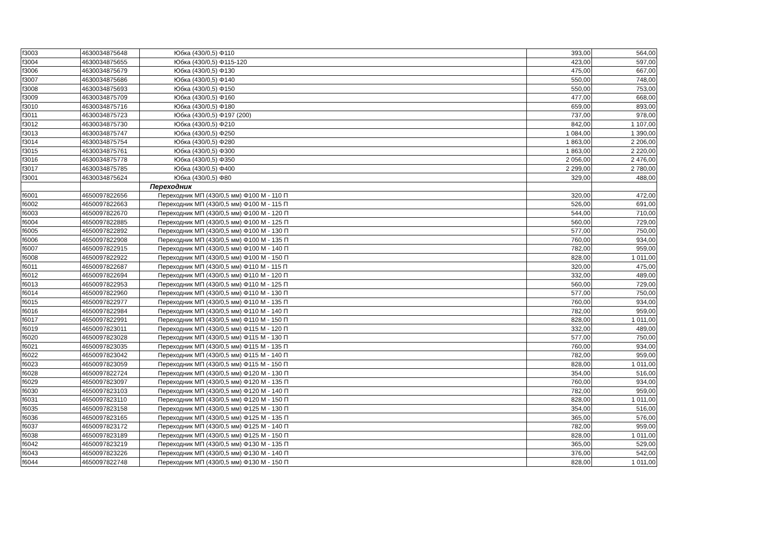| f3003 | 4630034875648 | Юбка (430/0,5) Φ110 | 393,00 | 564,00 |
| f3004 | 4630034875655 | Юбка (430/0,5) Φ115-120 | 423,00 | 597,00 |
| f3006 | 4630034875679 | Юбка (430/0,5) Φ130 | 475,00 | 667,00 |
| f3007 | 4630034875686 | Юбка (430/0,5) Φ140 | 550,00 | 748,00 |
| f3008 | 4630034875693 | Юбка (430/0,5) Φ150 | 550,00 | 753,00 |
| f3009 | 4630034875709 | Юбка (430/0,5) Φ160 | 477,00 | 668,00 |
| f3010 | 4630034875716 | Юбка (430/0,5) Φ180 | 659,00 | 893,00 |
| f3011 | 4630034875723 | Юбка (430/0,5) Φ197 (200) | 737,00 | 978,00 |
| f3012 | 4630034875730 | Юбка (430/0,5) Φ210 | 842,00 | 1 107,00 |
| f3013 | 4630034875747 | Юбка (430/0,5) Φ250 | 1 084,00 | 1 390,00 |
| f3014 | 4630034875754 | Юбка (430/0,5) Φ280 | 1 863,00 | 2 206,00 |
| f3015 | 4630034875761 | Юбка (430/0,5) Φ300 | 1 863,00 | 2 220,00 |
| f3016 | 4630034875778 | Юбка (430/0,5) Φ350 | 2 056,00 | 2 476,00 |
| f3017 | 4630034875785 | Юбка (430/0,5) Φ400 | 2 299,00 | 2 780,00 |
| f3001 | 4630034875624 | Юбка (430/0,5) Φ80 | 329,00 | 488,00 |
| | | Переходник | | |
| f6001 | 4650097822656 | Переходник МП (430/0,5 мм) Φ100 М - 110 П | 320,00 | 472,00 |
| f6002 | 4650097822663 | Переходник МП (430/0,5 мм) Φ100 М - 115 П | 526,00 | 691,00 |
| f6003 | 4650097822670 | Переходник МП (430/0,5 мм) Φ100 М - 120 П | 544,00 | 710,00 |
| f6004 | 4650097822885 | Переходник МП (430/0,5 мм) Φ100 М - 125 П | 560,00 | 729,00 |
| f6005 | 4650097822892 | Переходник МП (430/0,5 мм) Φ100 М - 130 П | 577,00 | 750,00 |
| f6006 | 4650097822908 | Переходник МП (430/0,5 мм) Φ100 М - 135 П | 760,00 | 934,00 |
| f6007 | 4650097822915 | Переходник МП (430/0,5 мм) Φ100 М - 140 П | 782,00 | 959,00 |
| f6008 | 4650097822922 | Переходник МП (430/0,5 мм) Φ100 М - 150 П | 828,00 | 1 011,00 |
| f6011 | 4650097822687 | Переходник МП (430/0,5 мм) Φ110 М - 115 П | 320,00 | 475,00 |
| f6012 | 4650097822694 | Переходник МП (430/0,5 мм) Φ110 М - 120 П | 332,00 | 489,00 |
| f6013 | 4650097822953 | Переходник МП (430/0,5 мм) Φ110 М - 125 П | 560,00 | 729,00 |
| f6014 | 4650097822960 | Переходник МП (430/0,5 мм) Φ110 М - 130 П | 577,00 | 750,00 |
| f6015 | 4650097822977 | Переходник МП (430/0,5 мм) Φ110 М - 135 П | 760,00 | 934,00 |
| f6016 | 4650097822984 | Переходник МП (430/0,5 мм) Φ110 М - 140 П | 782,00 | 959,00 |
| f6017 | 4650097822991 | Переходник МП (430/0,5 мм) Φ110 М - 150 П | 828,00 | 1 011,00 |
| f6019 | 4650097823011 | Переходник МП (430/0,5 мм) Φ115 М - 120 П | 332,00 | 489,00 |
| f6020 | 4650097823028 | Переходник МП (430/0,5 мм) Φ115 М - 130 П | 577,00 | 750,00 |
| f6021 | 4650097823035 | Переходник МП (430/0,5 мм) Φ115 М - 135 П | 760,00 | 934,00 |
| f6022 | 4650097823042 | Переходник МП (430/0,5 мм) Φ115 М - 140 П | 782,00 | 959,00 |
| f6023 | 4650097823059 | Переходник МП (430/0,5 мм) Φ115 М - 150 П | 828,00 | 1 011,00 |
| f6028 | 4650097822724 | Переходник МП (430/0,5 мм) Φ120 М - 130 П | 354,00 | 516,00 |
| f6029 | 4650097823097 | Переходник МП (430/0,5 мм) Φ120 М - 135 П | 760,00 | 934,00 |
| f6030 | 4650097823103 | Переходник МП (430/0,5 мм) Φ120 М - 140 П | 782,00 | 959,00 |
| f6031 | 4650097823110 | Переходник МП (430/0,5 мм) Φ120 М - 150 П | 828,00 | 1 011,00 |
| f6035 | 4650097823158 | Переходник МП (430/0,5 мм) Φ125 М - 130 П | 354,00 | 516,00 |
| f6036 | 4650097823165 | Переходник МП (430/0,5 мм) Φ125 М - 135 П | 365,00 | 576,00 |
| f6037 | 4650097823172 | Переходник МП (430/0,5 мм) Φ125 М - 140 П | 782,00 | 959,00 |
| f6038 | 4650097823189 | Переходник МП (430/0,5 мм) Φ125 М - 150 П | 828,00 | 1 011,00 |
| f6042 | 4650097823219 | Переходник МП (430/0,5 мм) Φ130 М - 135 П | 365,00 | 529,00 |
| f6043 | 4650097823226 | Переходник МП (430/0,5 мм) Φ130 М - 140 П | 376,00 | 542,00 |
| f6044 | 4650097822748 | Переходник МП (430/0,5 мм) Φ130 М - 150 П | 828,00 | 1 011,00 |